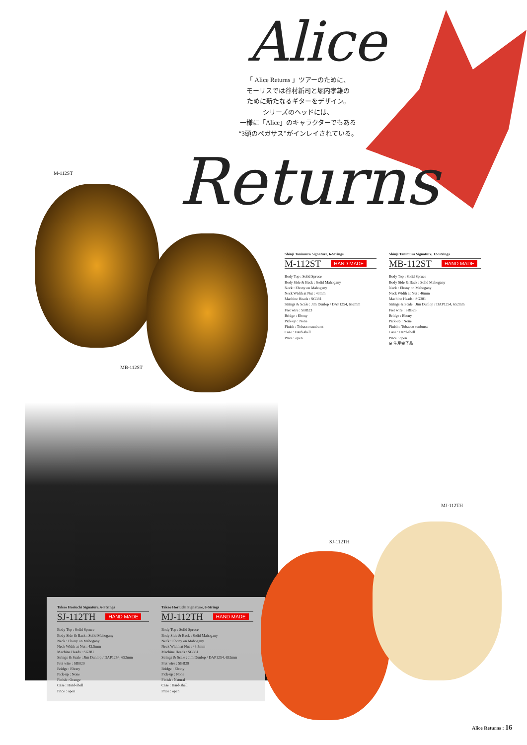Alice
「 Alice Returns 」ツアーのために、
モーリスでは谷村新司と堀内孝雄の
ために新たなるギターをデザイン。
シリーズのヘッドには、
一様に「Alice」のキャラクターでもある
“3頭のペガサス”がインレイされている。
Returns
M-112ST
MB-112ST
Shinji Tanimura Signature, 6-Strings
M-112ST HAND MADE
Body Top : Solid Spruce
Body Side & Back : Solid Mahogany
Neck : Ebony on Mahogany
Neck Width at Nut : 43mm
Machine Heads : SG381
Strings & Scale : Jim Dunlop / DAP1254, 652mm
Fret wire : SBB23
Bridge : Ebony
Pick-up : None
Finish : Tobacco sunburst
Case : Hard-shell
Price : open
Shinji Tanimura Signature, 12-Strings
MB-112ST HAND MADE
Body Top : Solid Spruce
Body Side & Back : Solid Mahogany
Neck : Ebony on Mahogany
Neck Width at Nut : 46mm
Machine Heads : SG381
Strings & Scale : Jim Dunlop / DAP1254, 652mm
Fret wire : SBB23
Bridge : Ebony
Pick-up : None
Finish : Tobacco sunburst
Case : Hard-shell
Price : open
※ 生産完了品
Takao Horiuchi Signature, 6-Strings
SJ-112TH HAND MADE
Body Top : Solid Spruce
Body Side & Back : Solid Mahogany
Neck : Ebony on Mahogany
Neck Width at Nut : 43.5mm
Machine Heads : SG381
Strings & Scale : Jim Dunlop / DAP1254, 652mm
Fret wire : SBB29
Bridge : Ebony
Pick-up : None
Finish : Orange
Case : Hard-shell
Price : open
Takao Horiuchi Signature, 6-Strings
MJ-112TH HAND MADE
Body Top : Solid Spruce
Body Side & Back : Solid Mahogany
Neck : Ebony on Mahogany
Neck Width at Nut : 43.5mm
Machine Heads : SG381
Strings & Scale : Jim Dunlop / DAP1254, 652mm
Fret wire : SBB29
Bridge : Ebony
Pick-up : None
Finish : Natural
Case : Hard-shell
Price : open
SJ-112TH
MJ-112TH
Alice Returns : 16